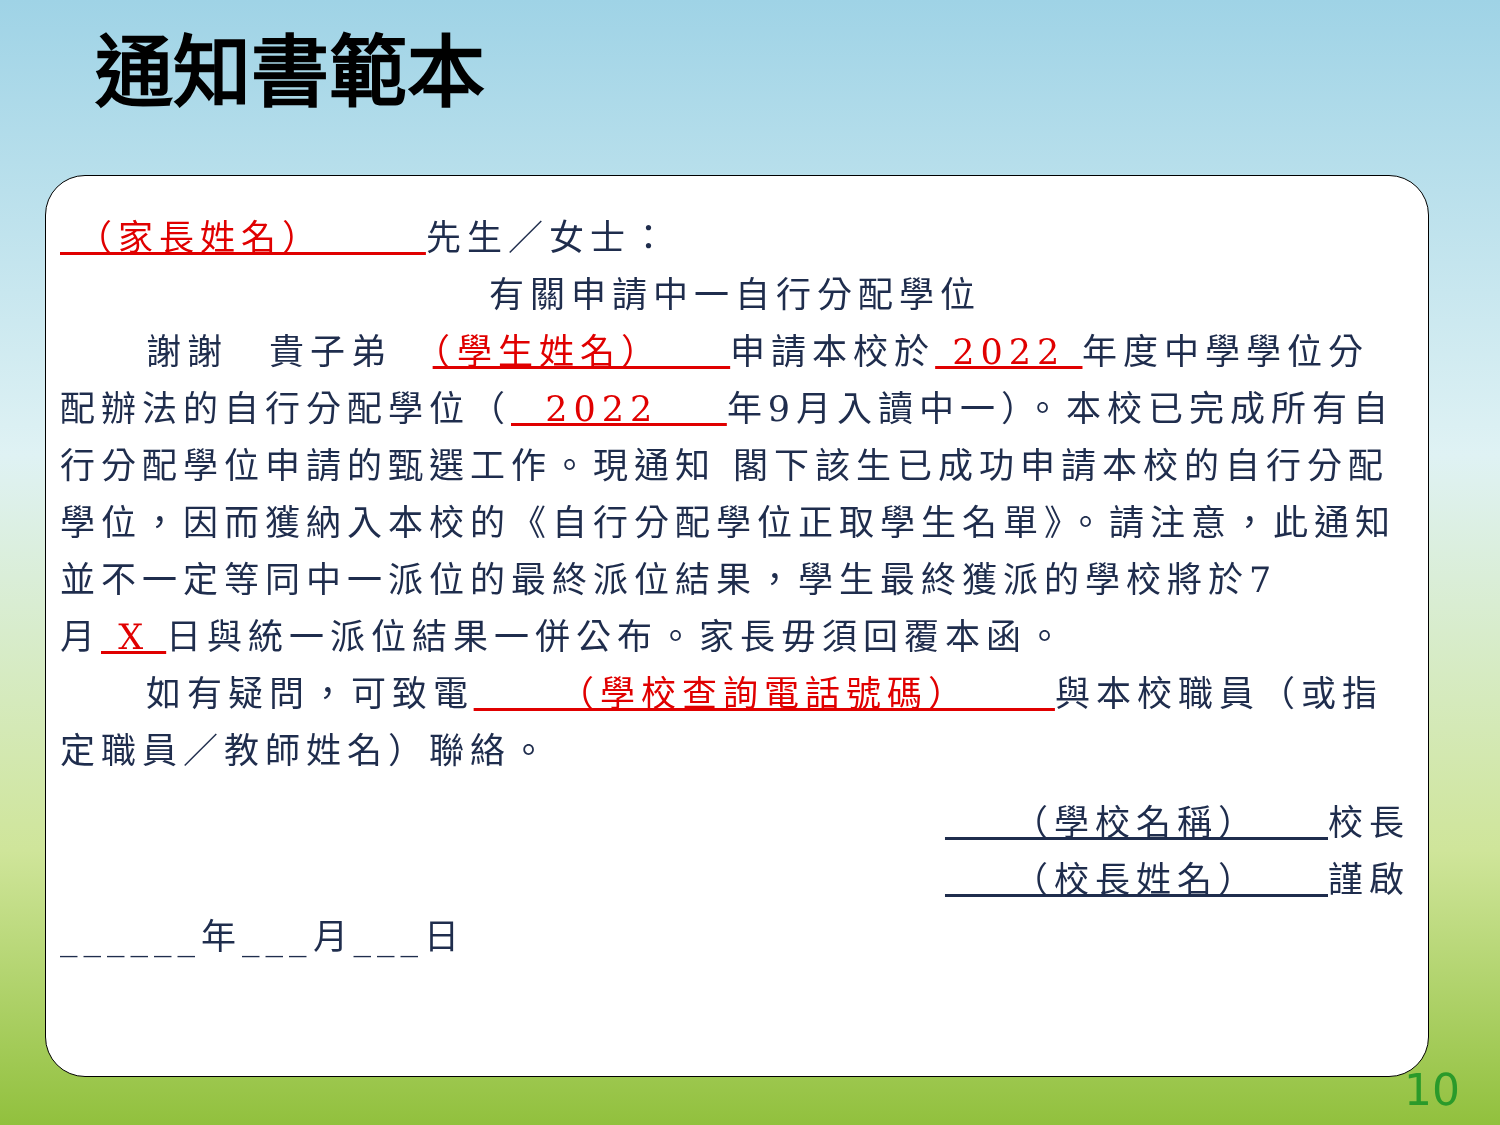通知書範本
（家長姓名） 先生／女士：
有關申請中一自行分配學位
謝謝　貴子弟　（學生姓名） 申請本校於 2022 年度中學學位分配辦法的自行分配學位（ 2022 年9月入讀中一）。本校已完成所有自行分配學位申請的甄選工作。現通知 閣下該生已成功申請本校的自行分配學位，因而獲納入本校的《自行分配學位正取學生名單》。請注意，此通知並不一定等同中一派位的最終派位結果，學生最終獲派的學校將於7月 X 日與統一派位結果一併公布。家長毋須回覆本函。
如有疑問，可致電 （學校查詢電話號碼） 與本校職員（或指定職員／教師姓名）聯絡。
（學校名稱） 校長
（校長姓名） 謹啟
______年___月___日
10